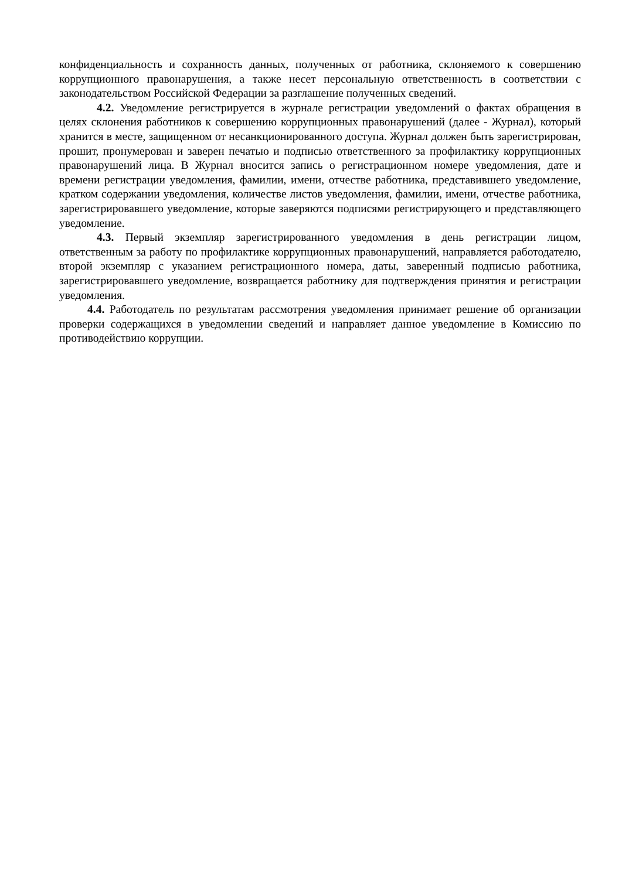конфиденциальность и сохранность данных, полученных от работника, склоняемого к совершению коррупционного правонарушения, а также несет персональную ответственность в соответствии с законодательством Российской Федерации за разглашение полученных сведений.
4.2. Уведомление регистрируется в журнале регистрации уведомлений о фактах обращения в целях склонения работников к совершению коррупционных правонарушений (далее - Журнал), который хранится в месте, защищенном от несанкционированного доступа. Журнал должен быть зарегистрирован, прошит, пронумерован и заверен печатью и подписью ответственного за профилактику коррупционных правонарушений лица. В Журнал вносится запись о регистрационном номере уведомления, дате и времени регистрации уведомления, фамилии, имени, отчестве работника, представившего уведомление, кратком содержании уведомления, количестве листов уведомления, фамилии, имени, отчестве работника, зарегистрировавшего уведомление, которые заверяются подписями регистрирующего и представляющего уведомление.
4.3. Первый экземпляр зарегистрированного уведомления в день регистрации лицом, ответственным за работу по профилактике коррупционных правонарушений, направляется работодателю, второй экземпляр с указанием регистрационного номера, даты, заверенный подписью работника, зарегистрировавшего уведомление, возвращается работнику для подтверждения принятия и регистрации уведомления.
4.4. Работодатель по результатам рассмотрения уведомления принимает решение об организации проверки содержащихся в уведомлении сведений и направляет данное уведомление в Комиссию по противодействию коррупции.